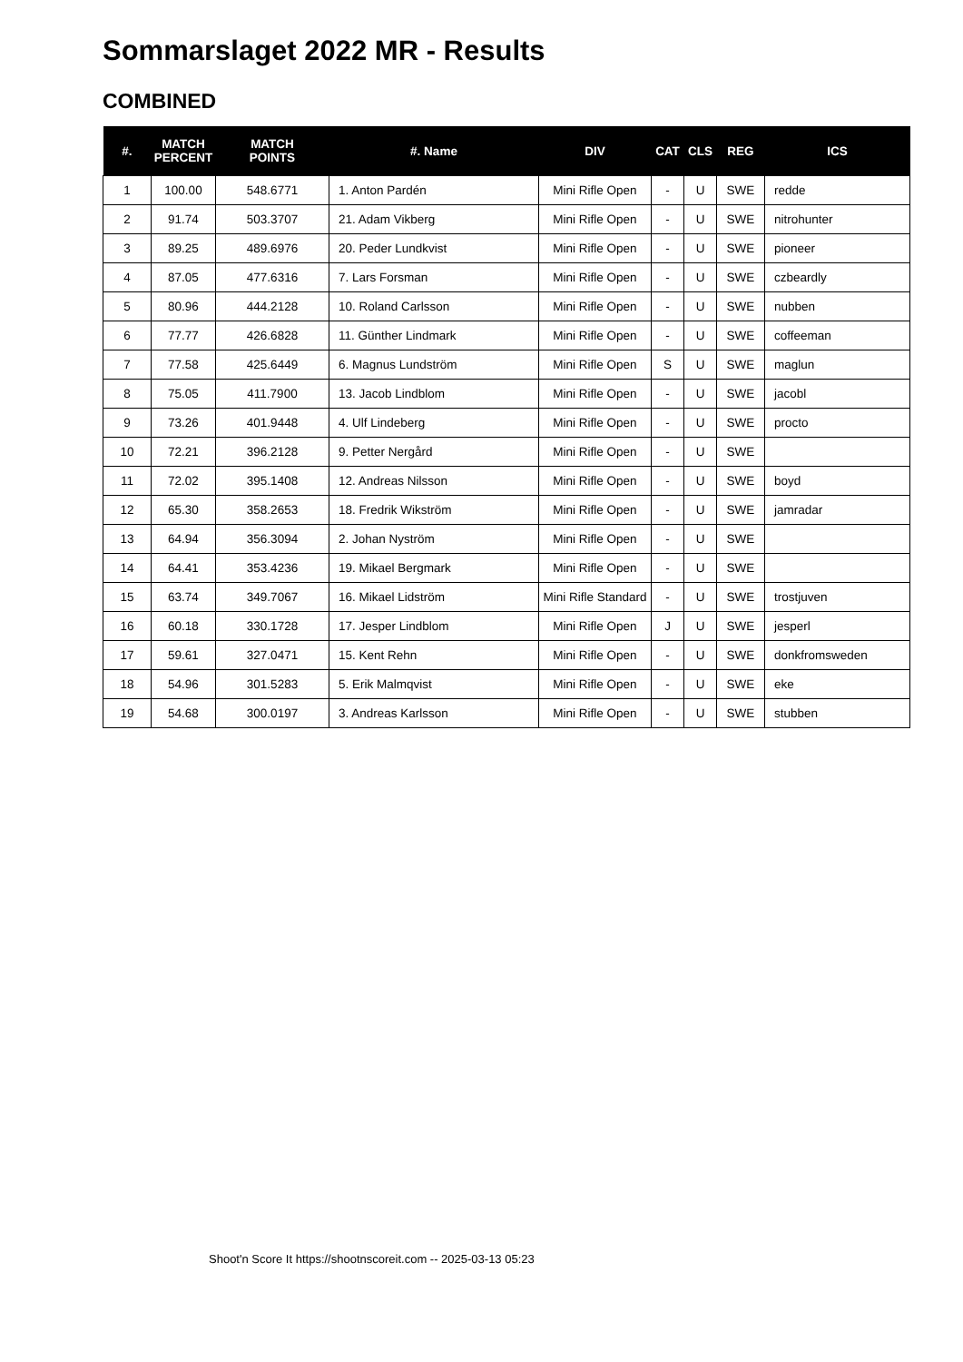Sommarslaget 2022 MR - Results
COMBINED
| #. | MATCH PERCENT | MATCH POINTS | #. Name | DIV | CAT | CLS | REG | ICS |
| --- | --- | --- | --- | --- | --- | --- | --- | --- |
| 1 | 100.00 | 548.6771 | 1. Anton Pardén | Mini Rifle Open | - | U | SWE | redde |
| 2 | 91.74 | 503.3707 | 21. Adam Vikberg | Mini Rifle Open | - | U | SWE | nitrohunter |
| 3 | 89.25 | 489.6976 | 20. Peder Lundkvist | Mini Rifle Open | - | U | SWE | pioneer |
| 4 | 87.05 | 477.6316 | 7. Lars Forsman | Mini Rifle Open | - | U | SWE | czbeardly |
| 5 | 80.96 | 444.2128 | 10. Roland Carlsson | Mini Rifle Open | - | U | SWE | nubben |
| 6 | 77.77 | 426.6828 | 11. Günther Lindmark | Mini Rifle Open | - | U | SWE | coffeeman |
| 7 | 77.58 | 425.6449 | 6. Magnus Lundström | Mini Rifle Open | S | U | SWE | maglun |
| 8 | 75.05 | 411.7900 | 13. Jacob Lindblom | Mini Rifle Open | - | U | SWE | jacobl |
| 9 | 73.26 | 401.9448 | 4. Ulf Lindeberg | Mini Rifle Open | - | U | SWE | procto |
| 10 | 72.21 | 396.2128 | 9. Petter Nergård | Mini Rifle Open | - | U | SWE | |
| 11 | 72.02 | 395.1408 | 12. Andreas Nilsson | Mini Rifle Open | - | U | SWE | boyd |
| 12 | 65.30 | 358.2653 | 18. Fredrik Wikström | Mini Rifle Open | - | U | SWE | jamradar |
| 13 | 64.94 | 356.3094 | 2. Johan Nyström | Mini Rifle Open | - | U | SWE | |
| 14 | 64.41 | 353.4236 | 19. Mikael Bergmark | Mini Rifle Open | - | U | SWE | |
| 15 | 63.74 | 349.7067 | 16. Mikael Lidström | Mini Rifle Standard | - | U | SWE | trostjuven |
| 16 | 60.18 | 330.1728 | 17. Jesper Lindblom | Mini Rifle Open | J | U | SWE | jesperl |
| 17 | 59.61 | 327.0471 | 15. Kent Rehn | Mini Rifle Open | - | U | SWE | donkfromsweden |
| 18 | 54.96 | 301.5283 | 5. Erik Malmqvist | Mini Rifle Open | - | U | SWE | eke |
| 19 | 54.68 | 300.0197 | 3. Andreas Karlsson | Mini Rifle Open | - | U | SWE | stubben |
Shoot'n Score It https://shootnscoreit.com -- 2025-03-13 05:23